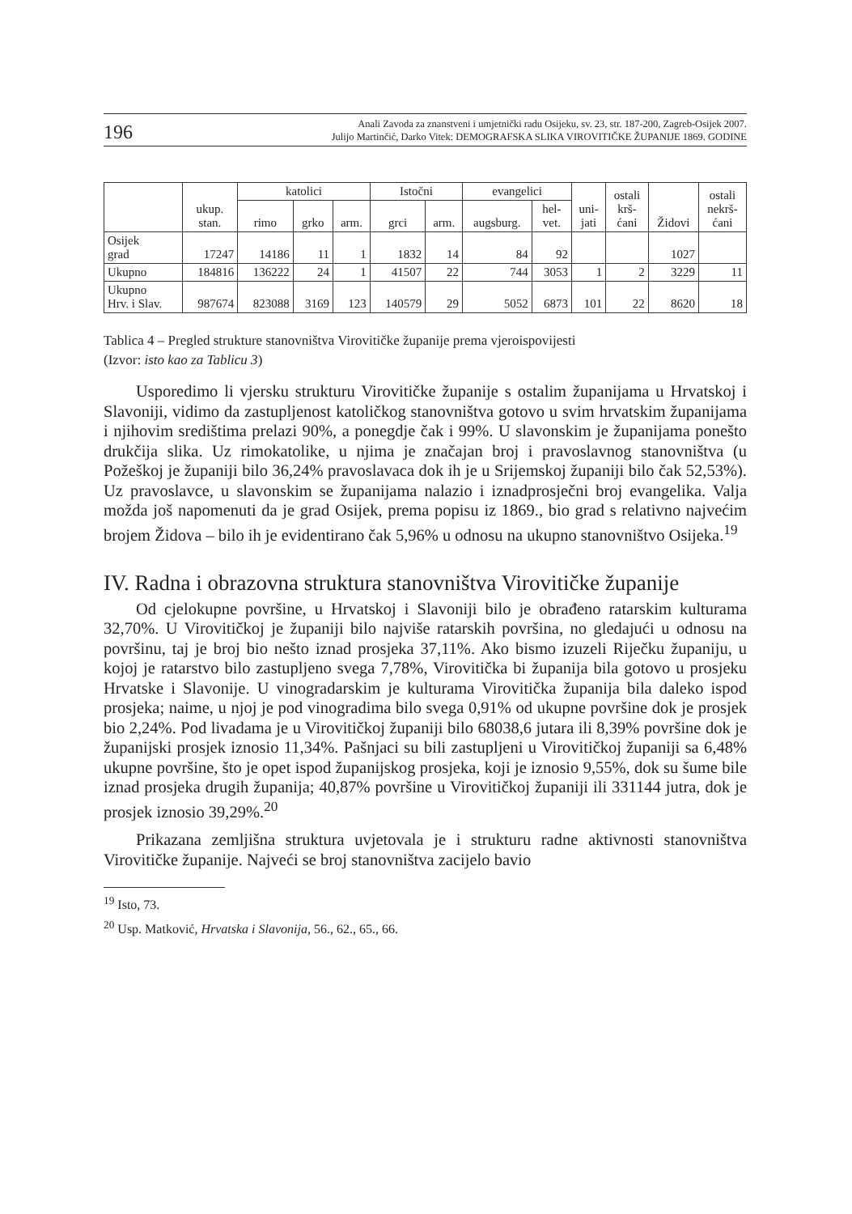196 Anali Zavoda za znanstveni i umjetnički radu Osijeku, sv. 23, str. 187-200, Zagreb-Osijek 2007.
Julijo Martinčić, Darko Vitek: DEMOGRAFSKA SLIKA VIROVITIČKE ŽUPANIJE 1869. GODINE
| | ukup. stan. | katolici | | | Istočni | | evangelici | | uni- jati | ostali krš- ćani | Židovi | ostali nekrš- ćani |
| --- | --- | --- | --- | --- | --- | --- | --- | --- | --- | --- | --- | --- |
| | | rimo | grko | arm. | grci | arm. | augsburg. | hel- vet. | | | | |
| Osijek grad | 17247 | 14186 | 11 | 1 | 1832 | 14 | 84 | 92 | | | 1027 | |
| Ukupno | 184816 | 136222 | 24 | 1 | 41507 | 22 | 744 | 3053 | 1 | 2 | 3229 | 11 |
| Ukupno Hrv. i Slav. | 987674 | 823088 | 3169 | 123 | 140579 | 29 | 5052 | 6873 | 101 | 22 | 8620 | 18 |
Tablica 4 – Pregled strukture stanovništva Virovitičke županije prema vjeroispovijesti
(Izvor: isto kao za Tablicu 3)
Usporedimo li vjersku strukturu Virovitičke županije s ostalim županijama u Hrvatskoj i Slavoniji, vidimo da zastupljenost katoličkog stanovništva gotovo u svim hrvatskim županijama i njihovim središtima prelazi 90%, a ponegdje čak i 99%. U slavonskim je županijama ponešto drukčija slika. Uz rimokatolike, u njima je značajan broj i pravoslavnog stanovništva (u Požeškoj je županiji bilo 36,24% pravoslavaca dok ih je u Srijemskoj županiji bilo čak 52,53%). Uz pravoslavce, u slavonskim se županijama nalazio i iznadprosječni broj evangelika. Valja možda još napomenuti da je grad Osijek, prema popisu iz 1869., bio grad s relativno najvećim brojem Židova – bilo ih je evidentirano čak 5,96% u odnosu na ukupno stanovništvo Osijeka.<sup>19</sup>
IV. Radna i obrazovna struktura stanovništva Virovitičke županije
Od cjelokupne površine, u Hrvatskoj i Slavoniji bilo je obrađeno ratarskim kulturama 32,70%. U Virovitičkoj je županiji bilo najviše ratarskih površina, no gledajući u odnosu na površinu, taj je broj bio nešto iznad prosjeka 37,11%. Ako bismo izuzeli Riječku županiju, u kojoj je ratarstvo bilo zastupljeno svega 7,78%, Virovitička bi županija bila gotovo u prosjeku Hrvatske i Slavonije. U vinogradarskim je kulturama Virovitička županija bila daleko ispod prosjeka; naime, u njoj je pod vinogradima bilo svega 0,91% od ukupne površine dok je prosjek bio 2,24%. Pod livadama je u Virovitičkoj županiji bilo 68038,6 jutara ili 8,39% površine dok je županijski prosjek iznosio 11,34%. Pašnjaci su bili zastupljeni u Virovitičkoj županiji sa 6,48% ukupne površine, što je opet ispod županijskog prosjeka, koji je iznosio 9,55%, dok su šume bile iznad prosjeka drugih županija; 40,87% površine u Virovitičkoj županiji ili 331144 jutra, dok je prosjek iznosio 39,29%.<sup>20</sup>
Prikazana zemljišna struktura uvjetovala je i strukturu radne aktivnosti stanovništva Virovitičke županije. Najveći se broj stanovništva zacijelo bavio
<sup>19</sup> Isto, 73.
<sup>20</sup> Usp. Matković, Hrvatska i Slavonija, 56., 62., 65., 66.